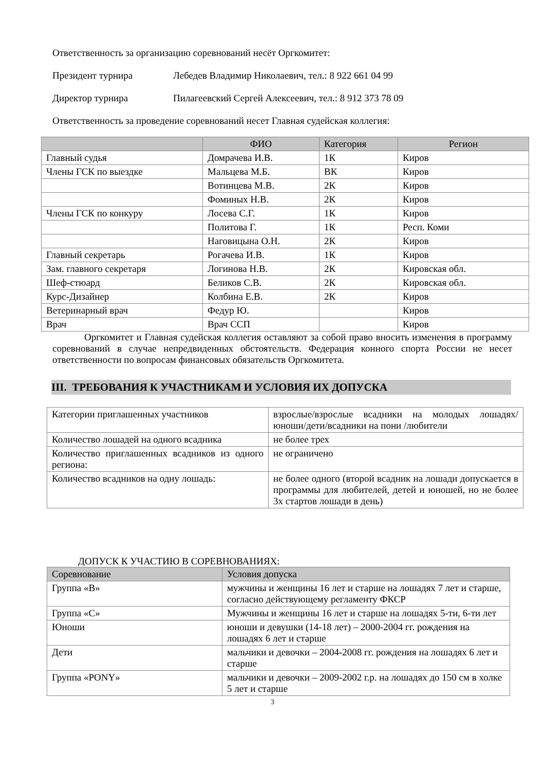Ответственность за организацию соревнований несёт Оргкомитет:
Президент турнира Лебедев Владимир Николаевич, тел.: 8 922 661 04 99
Директор турнира Пилагеевский Сергей Алексеевич, тел.: 8 912 373 78 09
Ответственность за проведение соревнований несет Главная судейская коллегия:
| | ФИО | Категория | Регион |
| --- | --- | --- | --- |
| Главный судья | Домрачева И.В. | 1К | Киров |
| Члены ГСК по выездке | Мальцева М.Б. | ВК | Киров |
| | Вотинцева М.В. | 2К | Киров |
| | Фоминых Н.В. | 2К | Киров |
| Члены ГСК по конкуру | Лосева С.Г. | 1К | Киров |
| | Политова Г. | 1К | Респ. Коми |
| | Наговицына О.Н. | 2К | Киров |
| Главный секретарь | Рогачева И.В. | 1К | Киров |
| Зам. главного секретаря | Логинова Н.В. | 2К | Кировская обл. |
| Шеф-стюард | Беликов С.В. | 2К | Кировская обл. |
| Курс-Дизайнер | Колбина Е.В. | 2К | Киров |
| Ветеринарный врач | Федур Ю. | | Киров |
| Врач | Врач ССП | | Киров |
Оргкомитет и Главная судейская коллегия оставляют за собой право вносить изменения в программу соревнований в случае непредвиденных обстоятельств. Федерация конного спорта России не несет ответственности по вопросам финансовых обязательств Оргкомитета.
III. ТРЕБОВАНИЯ К УЧАСТНИКАМ И УСЛОВИЯ ИХ ДОПУСКА
| Категории приглашенных участников | взрослые/взрослые всадники на молодых лошадях/юноши/дети/всадники на пони /любители |
| Количество лошадей на одного всадника | не более трех |
| Количество приглашенных всадников из одного региона: | не ограничено |
| Количество всадников на одну лошадь: | не более одного (второй всадник на лошади допускается в программы для любителей, детей и юношей, но не более 3х стартов лошади в день) |
ДОПУСК К УЧАСТИЮ В СОРЕВНОВАНИЯХ:
| Соревнование | Условия допуска |
| --- | --- |
| Группа «В» | мужчины и женщины 16 лет и старше на лошадях 7 лет и старше, согласно действующему регламенту ФКСР |
| Группа «С» | Мужчины и женщины 16 лет и старше на лошадях 5-ти, 6-ти лет |
| Юноши | юноши и девушки (14-18 лет) – 2000-2004 гг. рождения на лошадях 6 лет и старше |
| Дети | мальчики и девочки – 2004-2008 гг. рождения на лошадях 6 лет и старше |
| Группа «PONY» | мальчики и девочки – 2009-2002 г.р. на лошадях до 150 см в холке 5 лет и старше |
3